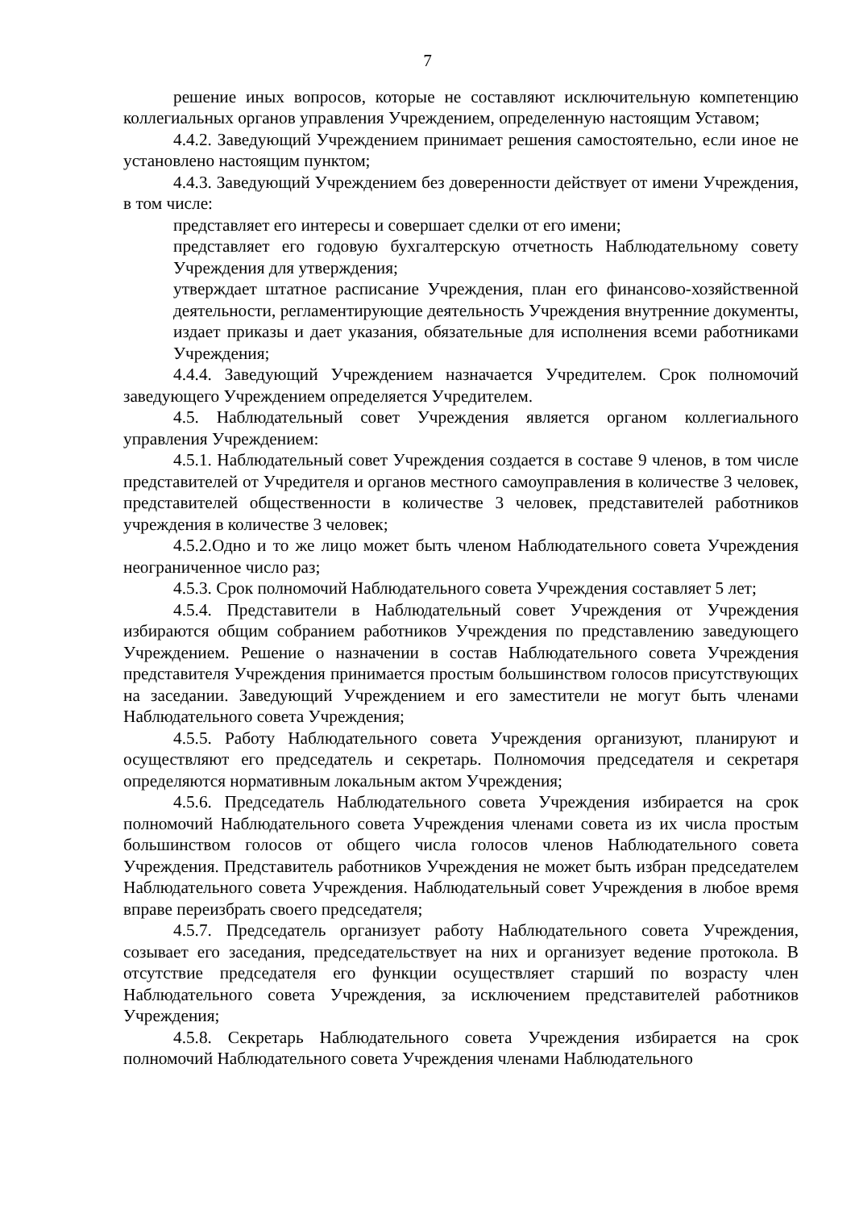7
решение иных вопросов, которые не составляют исключительную компетенцию коллегиальных органов управления Учреждением, определенную настоящим Уставом;
4.4.2. Заведующий Учреждением принимает решения самостоятельно, если иное не установлено настоящим пунктом;
4.4.3. Заведующий Учреждением без доверенности действует от имени Учреждения, в том числе:
представляет его интересы и совершает сделки от его имени;
представляет его годовую бухгалтерскую отчетность Наблюдательному совету Учреждения для утверждения;
утверждает штатное расписание Учреждения, план его финансово-хозяйственной деятельности, регламентирующие деятельность Учреждения внутренние документы, издает приказы и дает указания, обязательные для исполнения всеми работниками Учреждения;
4.4.4. Заведующий Учреждением назначается Учредителем. Срок полномочий заведующего Учреждением определяется Учредителем.
4.5. Наблюдательный совет Учреждения является органом коллегиального управления Учреждением:
4.5.1. Наблюдательный совет Учреждения создается в составе 9 членов, в том числе представителей от Учредителя и органов местного самоуправления в количестве 3 человек, представителей общественности в количестве 3 человек, представителей работников учреждения в количестве 3 человек;
4.5.2.Одно и то же лицо может быть членом Наблюдательного совета Учреждения неограниченное число раз;
4.5.3. Срок полномочий Наблюдательного совета Учреждения составляет 5 лет;
4.5.4. Представители в Наблюдательный совет Учреждения от Учреждения избираются общим собранием работников Учреждения по представлению заведующего Учреждением. Решение о назначении в состав Наблюдательного совета Учреждения представителя Учреждения принимается простым большинством голосов присутствующих на заседании. Заведующий Учреждением и его заместители не могут быть членами Наблюдательного совета Учреждения;
4.5.5. Работу Наблюдательного совета Учреждения организуют, планируют и осуществляют его председатель и секретарь. Полномочия председателя и секретаря определяются нормативным локальным актом Учреждения;
4.5.6. Председатель Наблюдательного совета Учреждения избирается на срок полномочий Наблюдательного совета Учреждения членами совета из их числа простым большинством голосов от общего числа голосов членов Наблюдательного совета Учреждения. Представитель работников Учреждения не может быть избран председателем Наблюдательного совета Учреждения. Наблюдательный совет Учреждения в любое время вправе переизбрать своего председателя;
4.5.7. Председатель организует работу Наблюдательного совета Учреждения, созывает его заседания, председательствует на них и организует ведение протокола. В отсутствие председателя его функции осуществляет старший по возрасту член Наблюдательного совета Учреждения, за исключением представителей работников Учреждения;
4.5.8. Секретарь Наблюдательного совета Учреждения избирается на срок полномочий Наблюдательного совета Учреждения членами Наблюдательного